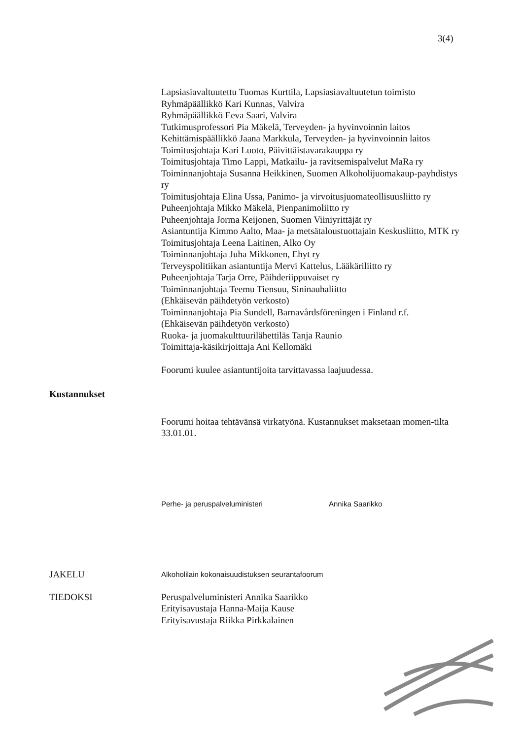3(4)
Lapsiasiavaltuutettu Tuomas Kurttila, Lapsiasiavaltuutetun toimisto
Ryhmäpäällikkö Kari Kunnas, Valvira
Ryhmäpäällikkö Eeva Saari, Valvira
Tutkimusprofessori Pia Mäkelä, Terveyden- ja hyvinvoinnin laitos
Kehittämispäällikkö Jaana Markkula, Terveyden- ja hyvinvoinnin laitos
Toimitusjohtaja Kari Luoto, Päivittäistavarakauppa ry
Toimitusjohtaja Timo Lappi, Matkailu- ja ravitsemispalvelut MaRa ry
Toiminnanjohtaja Susanna Heikkinen, Suomen Alkoholijuomakaup-payhdistys ry
Toimitusjohtaja Elina Ussa, Panimo- ja virvoitusjuomateollisuusliitto ry
Puheenjohtaja Mikko Mäkelä, Pienpanimoliitto ry
Puheenjohtaja Jorma Keijonen, Suomen Viiniyrittäjät ry
Asiantuntija Kimmo Aalto, Maa- ja metsätaloustuottajain Keskusliitto, MTK ry
Toimitusjohtaja Leena Laitinen, Alko Oy
Toiminnanjohtaja Juha Mikkonen, Ehyt ry
Terveyspolitiikan asiantuntija Mervi Kattelus, Lääkäriliitto ry
Puheenjohtaja Tarja Orre, Päihderiippuvaiset ry
Toiminnanjohtaja Teemu Tiensuu, Sininauhaliitto
(Ehkäisevän päihdetyön verkosto)
Toiminnanjohtaja Pia Sundell, Barnavårdsföreningen i Finland r.f.
(Ehkäisevän päihdetyön verkosto)
Ruoka- ja juomakulttuurilähettiläs Tanja Raunio
Toimittaja-käsikirjoittaja Ani Kellomäki
Foorumi kuulee asiantuntijoita tarvittavassa laajuudessa.
Kustannukset
Foorumi hoitaa tehtävänsä virkatyönä. Kustannukset maksetaan momen-tilta 33.01.01.
Perhe- ja peruspalveluministeri Annika Saarikko
JAKELU Alkoholilain kokonaisuudistuksen seurantafoorum
TIEDOKSI Peruspalveluministeri Annika Saarikko
Erityisavustaja Hanna-Maija Kause
Erityisavustaja Riikka Pirkkalainen